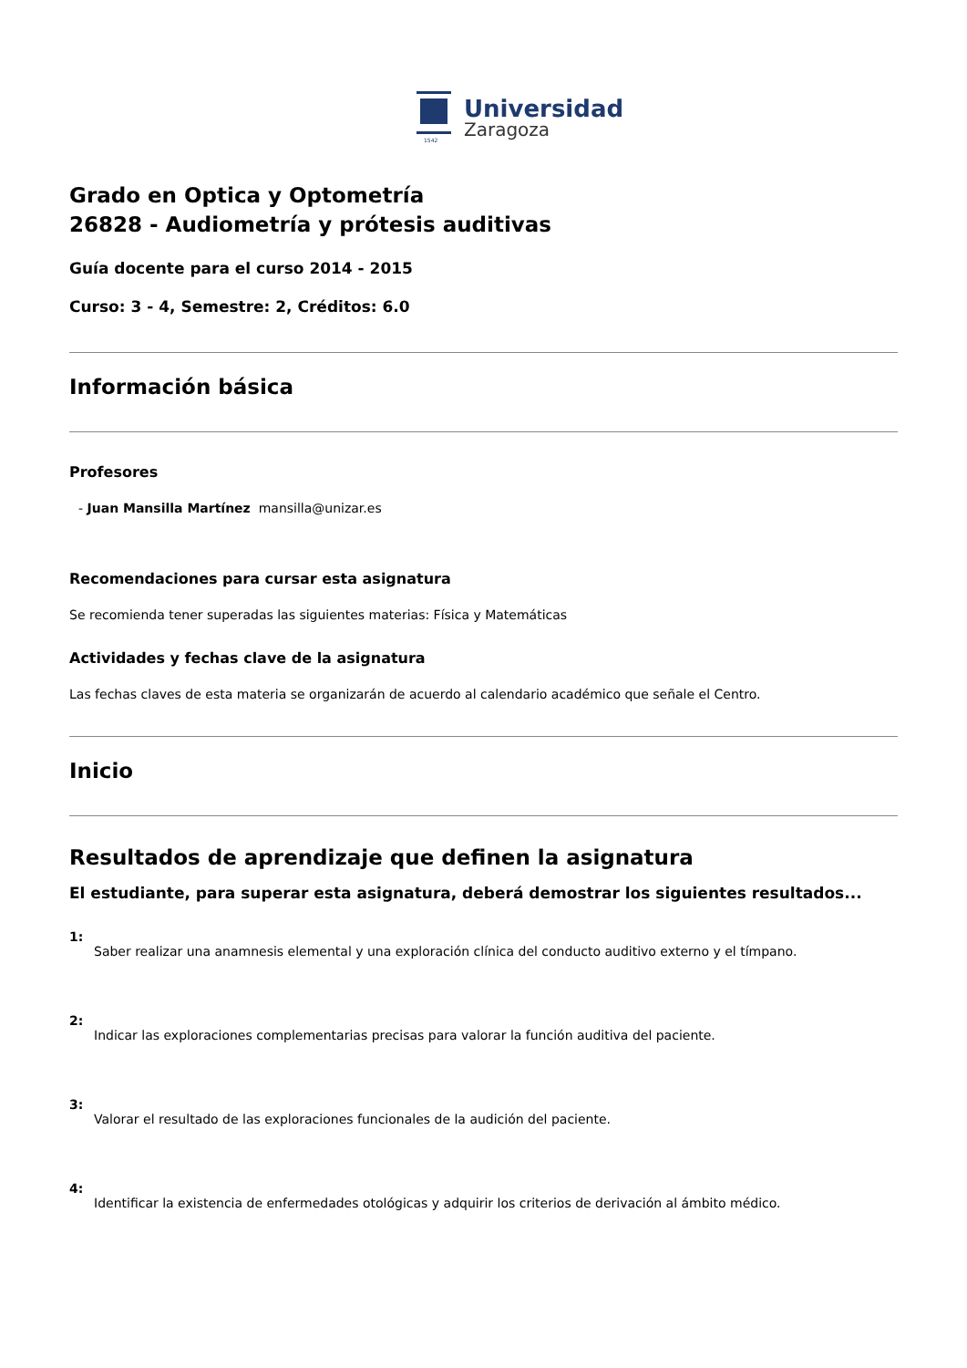1542
Universidad
Zaragoza
Grado en Optica y Optometría
26828 - Audiometría y prótesis auditivas
Guía docente para el curso 2014 - 2015
Curso: 3 - 4, Semestre: 2, Créditos: 6.0
Información básica
Profesores
- Juan Mansilla Martínez mansilla@unizar.es
Recomendaciones para cursar esta asignatura
Se recomienda tener superadas las siguientes materias: Física y Matemáticas
Actividades y fechas clave de la asignatura
Las fechas claves de esta materia se organizarán de acuerdo al calendario académico que señale el Centro.
Inicio
Resultados de aprendizaje que definen la asignatura
El estudiante, para superar esta asignatura, deberá demostrar los siguientes resultados...
1:
Saber realizar una anamnesis elemental y una exploración clínica del conducto auditivo externo y el tímpano.
2:
Indicar las exploraciones complementarias precisas para valorar la función auditiva del paciente.
3:
Valorar el resultado de las exploraciones funcionales de la audición del paciente.
4:
Identificar la existencia de enfermedades otológicas y adquirir los criterios de derivación al ámbito médico.